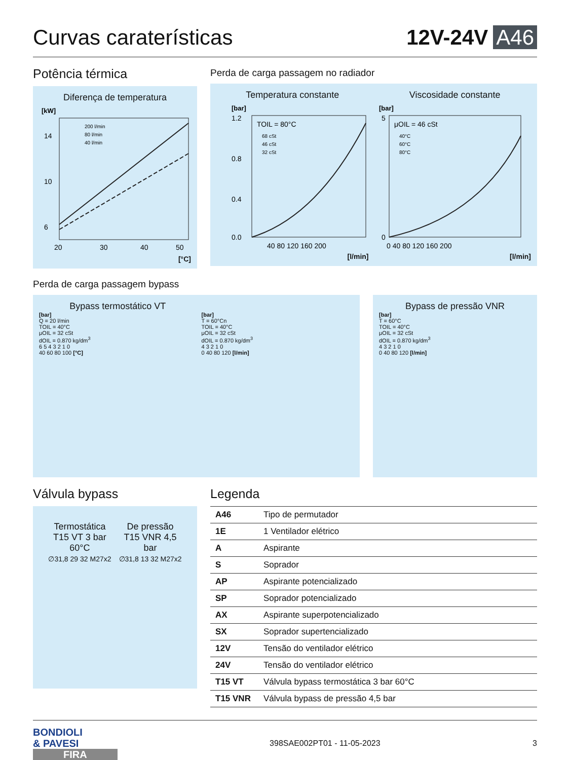Curvas caraterísticas
12V-24V A46
Potência térmica
Diferença de temperatura
[kW]
14
10
6
20
30
40
50
200 l/min
80 l/min
40 l/min
[°C]
Perda de carga passagem no radiador
Temperatura constante
[bar]
TOIL = 80°C
68 cSt
46 cSt
32 cSt
1.2
0.8
0.4
0.0
40 80 120 160 200
[l/min]
Viscosidade constante
[bar]
μOIL = 46 cSt
40°C
60°C
80°C
5
0
0 40 80 120 160 200
[l/min]
Perda de carga passagem bypass
Bypass termostático VT
[bar]
Q = 20 l/min
TOIL = 40°C
μOIL = 32 cSt
dOIL = 0.870 kg/dm<sup>3</sup>
6 5 4 3 2 1 0
40 60 80 100 [°C]
[bar]
T = 60°Cn
TOIL = 40°C
μOIL = 32 cSt
dOIL = 0.870 kg/dm<sup>3</sup>
4 3 2 1 0
0 40 80 120 [l/min]
Bypass de pressão VNR
[bar]
T = 60°C
TOIL = 40°C
μOIL = 32 cSt
dOIL = 0.870 kg/dm<sup>3</sup>
4 3 2 1 0
0 40 80 120 [l/min]
Válvula bypass
Termostática
T15 VT 3 bar
60°C
∅31,8 29 32 M27x2
De pressão
T15 VNR 4,5
bar
∅31,8 13 32 M27x2
Legenda
| A46 | Tipo de permutador |
| 1E | 1 Ventilador elétrico |
| A | Aspirante |
| S | Soprador |
| AP | Aspirante potencializado |
| SP | Soprador potencializado |
| AX | Aspirante superpotencializado |
| SX | Soprador supertencializado |
| 12V | Tensão do ventilador elétrico |
| 24V | Tensão do ventilador elétrico |
| T15 VT | Válvula bypass termostática 3 bar 60°C |
| T15 VNR | Válvula bypass de pressão 4,5 bar |
BONDIOLI
& PAVESI
FIRA
398SAE002PT01 - 11-05-2023 3